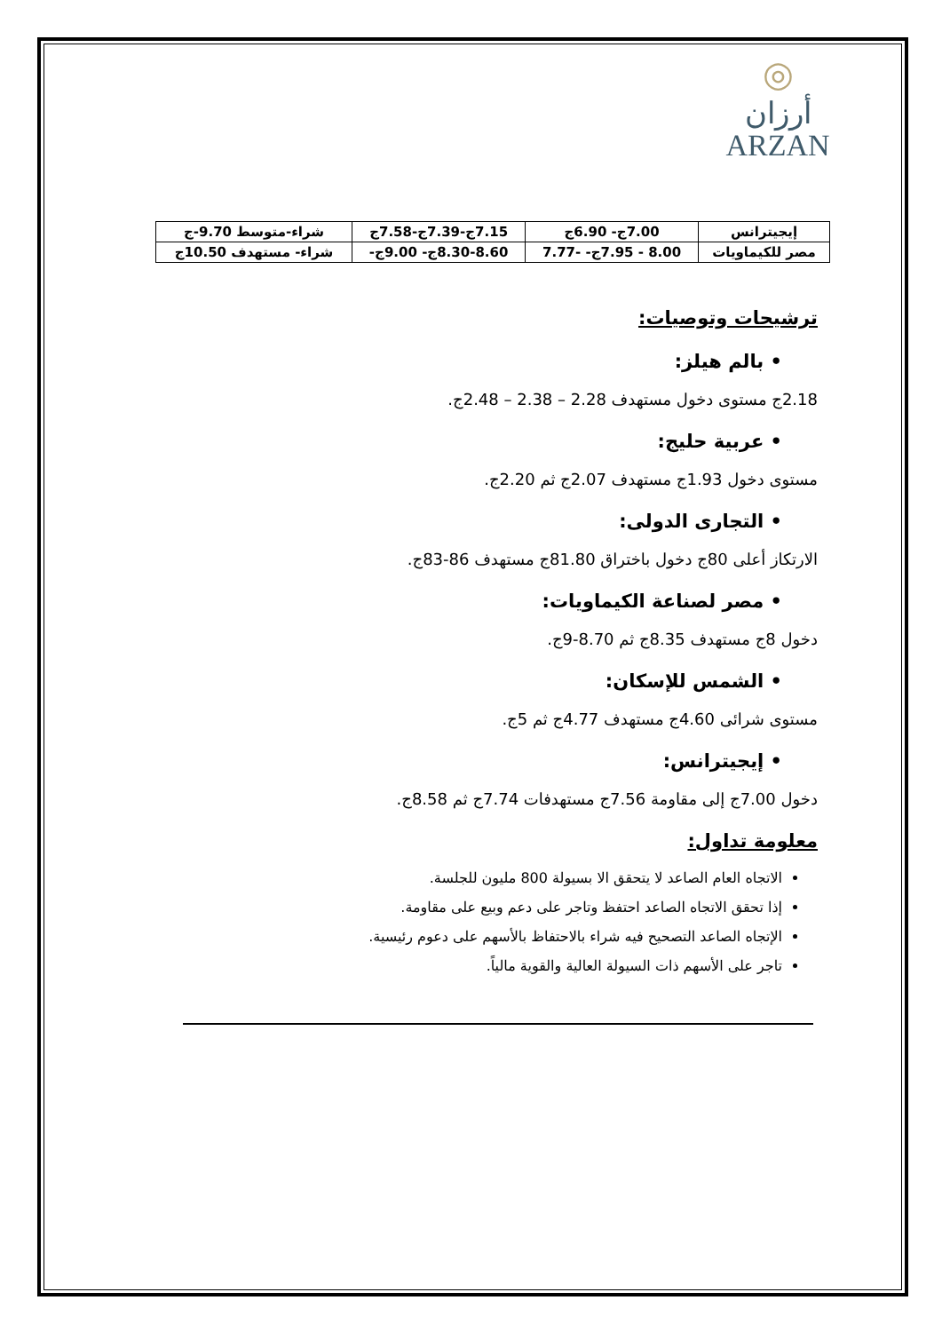◎
أرزان
ARZAN
| إيجيترانس | 7.00ج- 6.90ج | 7.15ج-7.39ج-7.58ج | شراء-متوسط 9.70-ج |
| مصر للكيماويات | 8.00 - 7.95ج- -7.77 | 8.30-8.60ج- 9.00ج- | شراء- مستهدف 10.50ج |
ترشيحات وتوصيات:
• بالم هيلز:
2.18ج مستوى دخول مستهدف 2.28 – 2.38 – 2.48ج.
• عربية حليج:
مستوى دخول 1.93ج مستهدف 2.07ج ثم 2.20ج.
• التجارى الدولى:
الارتكاز أعلى 80ج دخول باختراق 81.80ج مستهدف 86-83ج.
• مصر لصناعة الكيماويات:
دخول 8ج مستهدف 8.35ج ثم 8.70-9ج.
• الشمس للإسكان:
مستوى شرائى 4.60ج مستهدف 4.77ج ثم 5ج.
• إيجيترانس:
دخول 7.00ج إلى مقاومة 7.56ج مستهدفات 7.74ج ثم 8.58ج.
معلومة تداول:
الاتجاه العام الصاعد لا يتحقق الا بسيولة 800 مليون للجلسة.
إذا تحقق الاتجاه الصاعد احتفظ وتاجر على دعم وبيع على مقاومة.
الإتجاه الصاعد التصحيح فيه شراء بالاحتفاظ بالأسهم على دعوم رئيسية.
تاجر على الأسهم ذات السيولة العالية والقوية مالياً.